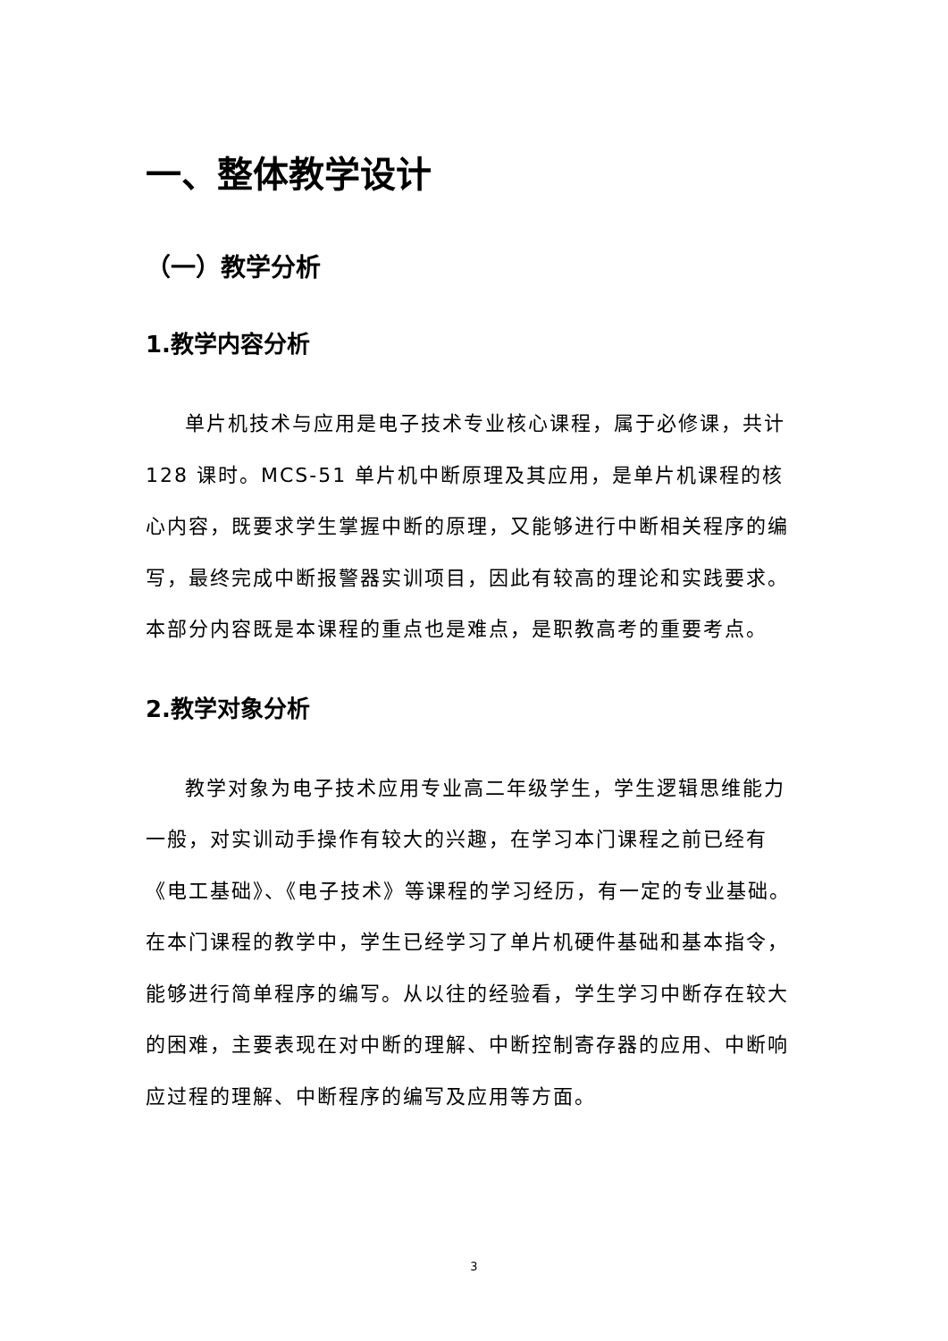一、整体教学设计
（一）教学分析
1.教学内容分析
单片机技术与应用是电子技术专业核心课程，属于必修课，共计 128 课时。MCS-51 单片机中断原理及其应用，是单片机课程的核心内容，既要求学生掌握中断的原理，又能够进行中断相关程序的编写，最终完成中断报警器实训项目，因此有较高的理论和实践要求。本部分内容既是本课程的重点也是难点，是职教高考的重要考点。
2.教学对象分析
教学对象为电子技术应用专业高二年级学生，学生逻辑思维能力一般，对实训动手操作有较大的兴趣，在学习本门课程之前已经有《电工基础》、《电子技术》等课程的学习经历，有一定的专业基础。在本门课程的教学中，学生已经学习了单片机硬件基础和基本指令，能够进行简单程序的编写。从以往的经验看，学生学习中断存在较大的困难，主要表现在对中断的理解、中断控制寄存器的应用、中断响应过程的理解、中断程序的编写及应用等方面。
3